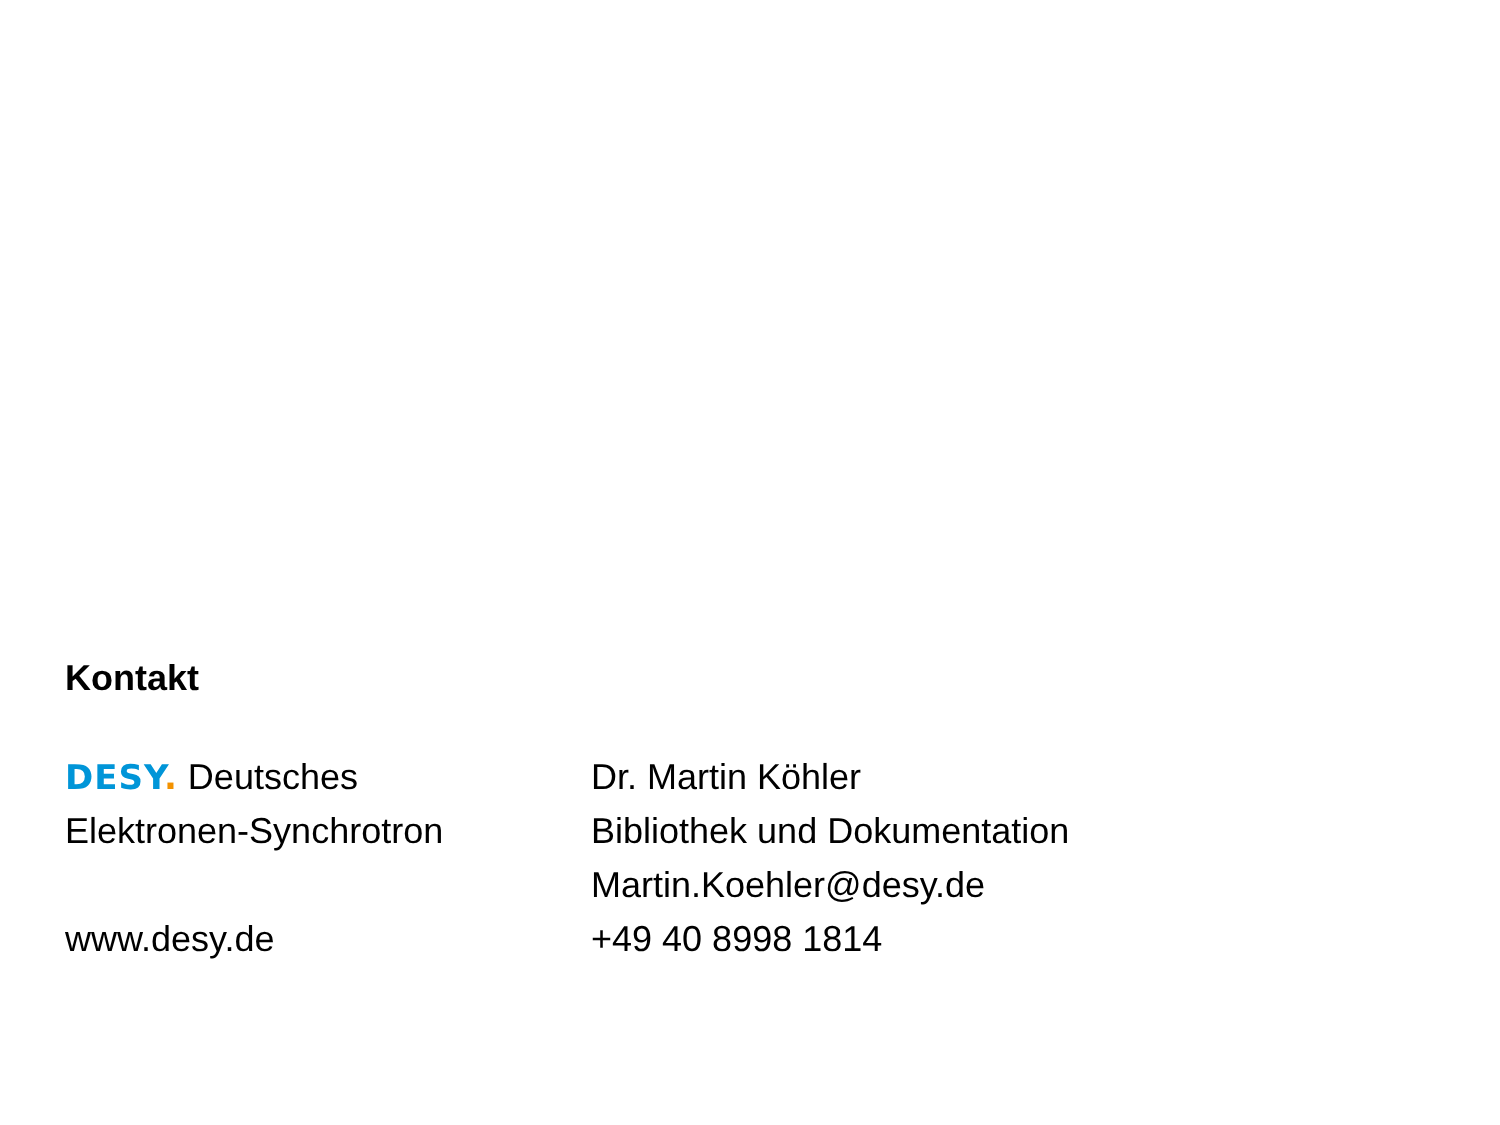Kontakt
DESY. Deutsches
Elektronen-Synchrotron
www.desy.de
Dr. Martin Köhler
Bibliothek und Dokumentation
Martin.Koehler@desy.de
+49 40 8998 1814